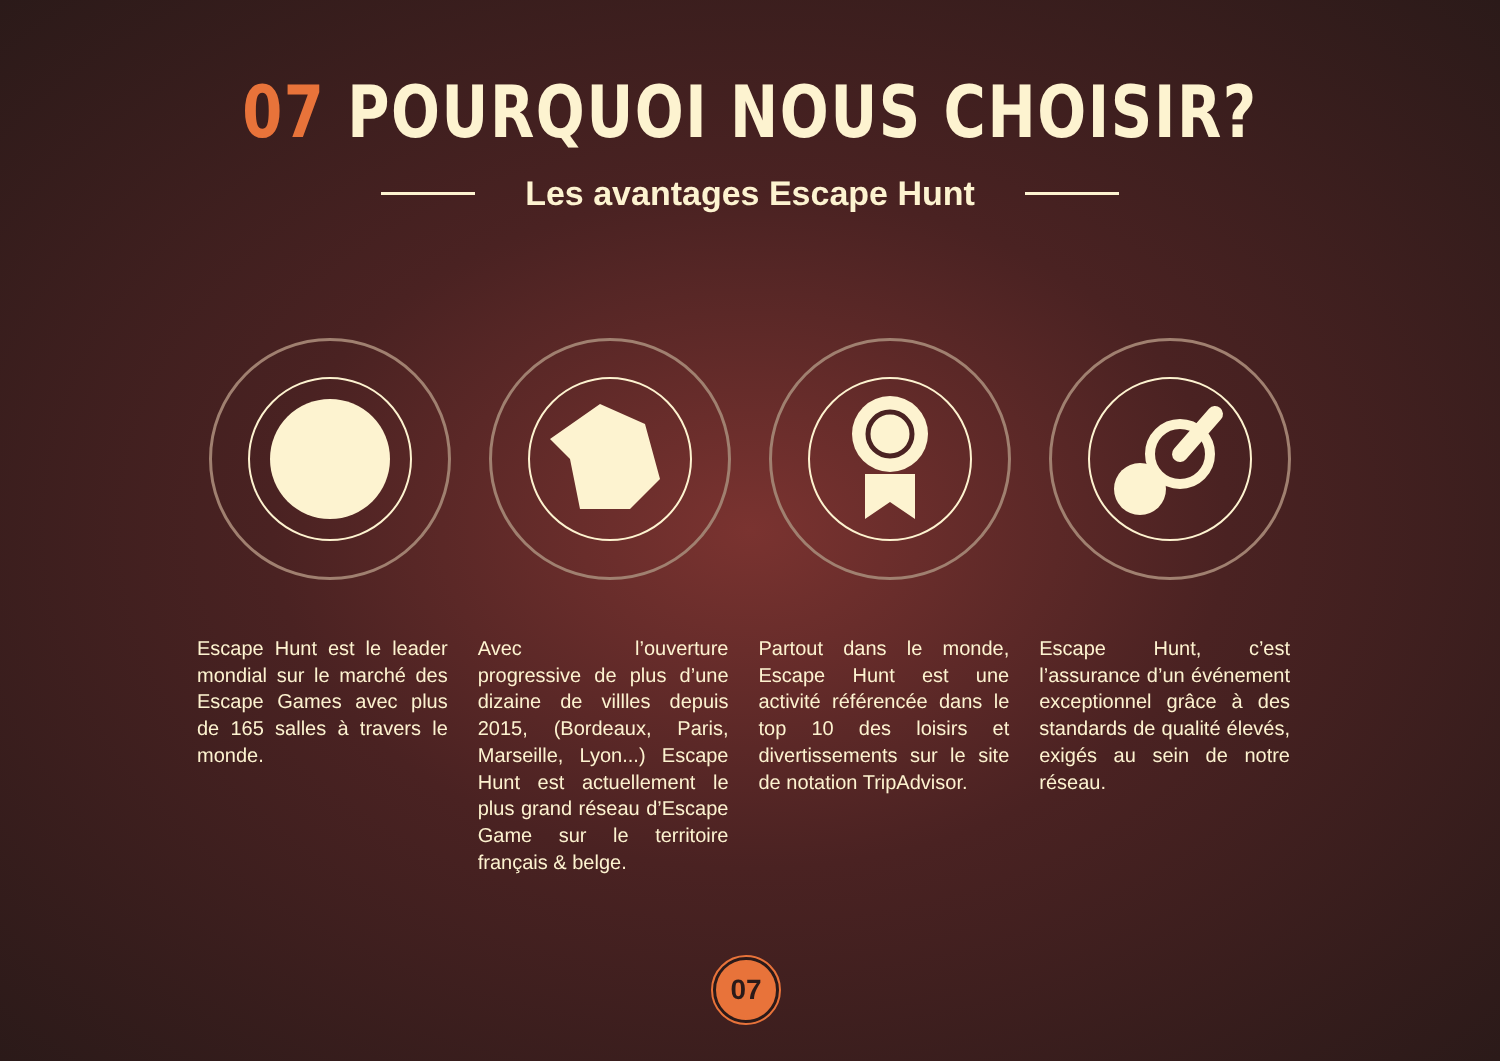07 POURQUOI NOUS CHOISIR?
Les avantages Escape Hunt
Escape Hunt est le leader mondial sur le marché des Escape Games avec plus de 165 salles à travers le monde.
Avec l’ouverture progressive de plus d’une dizaine de villles depuis 2015, (Bordeaux, Paris, Marseille, Lyon...) Escape Hunt est actuellement le plus grand réseau d’Escape Game sur le territoire français & belge.
Partout dans le monde, Escape Hunt est une activité référencée dans le top 10 des loisirs et divertissements sur le site de notation TripAdvisor.
Escape Hunt, c’est l’assurance d’un événement exceptionnel grâce à des standards de qualité élevés, exigés au sein de notre réseau.
07